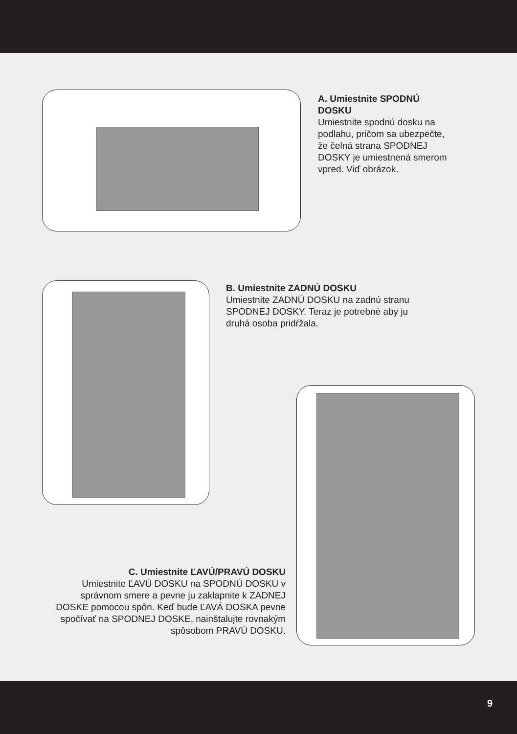A. Umiestnite SPODNÚ DOSKU
Umiestnite spodnú dosku na podlahu, pričom sa ubezpečte, že čelná strana SPODNEJ DOSKY je umiestnená smerom vpred. Viď obrázok.
B. Umiestnite ZADNÚ DOSKU
Umiestnite ZADNÚ DOSKU na zadnú stranu SPODNEJ DOSKY. Teraz je potrebné aby ju druhá osoba pridŕžala.
C. Umiestnite ĽAVÚ/PRAVÚ DOSKU
Umiestnite ĽAVÚ DOSKU na SPODNÚ DOSKU v správnom smere a pevne ju zaklapnite k ZADNEJ DOSKE pomocou spôn. Keď bude ĽAVÁ DOSKA pevne spočívať na SPODNEJ DOSKE, nainštalujte rovnakým spôsobom PRAVÚ DOSKU.
9